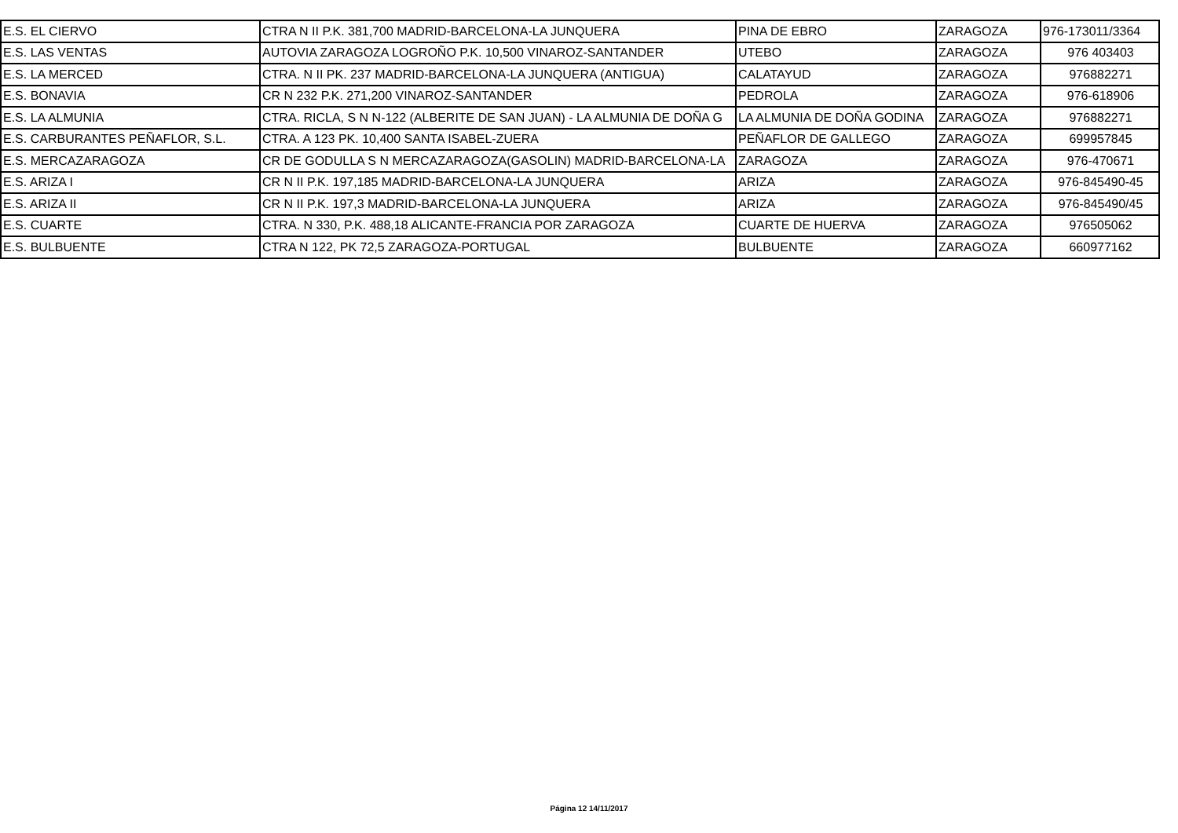| E.S. EL CIERVO | CTRA N II P.K. 381,700 MADRID-BARCELONA-LA JUNQUERA | PINA DE EBRO | ZARAGOZA | 976-173011/3364 |
| E.S. LAS VENTAS | AUTOVIA ZARAGOZA LOGROÑO P.K. 10,500 VINAROZ-SANTANDER | UTEBO | ZARAGOZA | 976 403403 |
| E.S. LA MERCED | CTRA. N II PK. 237 MADRID-BARCELONA-LA JUNQUERA (ANTIGUA) | CALATAYUD | ZARAGOZA | 976882271 |
| E.S. BONAVIA | CR N 232 P.K. 271,200 VINAROZ-SANTANDER | PEDROLA | ZARAGOZA | 976-618906 |
| E.S. LA ALMUNIA | CTRA. RICLA, S N N-122 (ALBERITE DE SAN JUAN) - LA ALMUNIA DE DOÑA G | LA ALMUNIA DE DOÑA GODINA | ZARAGOZA | 976882271 |
| E.S. CARBURANTES PEÑAFLOR, S.L. | CTRA. A 123 PK. 10,400 SANTA ISABEL-ZUERA | PEÑAFLOR DE GALLEGO | ZARAGOZA | 699957845 |
| E.S. MERCAZARAGOZA | CR DE GODULLA S N MERCAZARAGOZA(GASOLIN) MADRID-BARCELONA-LA | ZARAGOZA | ZARAGOZA | 976-470671 |
| E.S. ARIZA I | CR N II P.K. 197,185 MADRID-BARCELONA-LA JUNQUERA | ARIZA | ZARAGOZA | 976-845490-45 |
| E.S. ARIZA II | CR N II P.K. 197,3 MADRID-BARCELONA-LA JUNQUERA | ARIZA | ZARAGOZA | 976-845490/45 |
| E.S. CUARTE | CTRA. N 330, P.K. 488,18 ALICANTE-FRANCIA POR ZARAGOZA | CUARTE DE HUERVA | ZARAGOZA | 976505062 |
| E.S. BULBUENTE | CTRA N 122, PK 72,5 ZARAGOZA-PORTUGAL | BULBUENTE | ZARAGOZA | 660977162 |
Página 12 14/11/2017